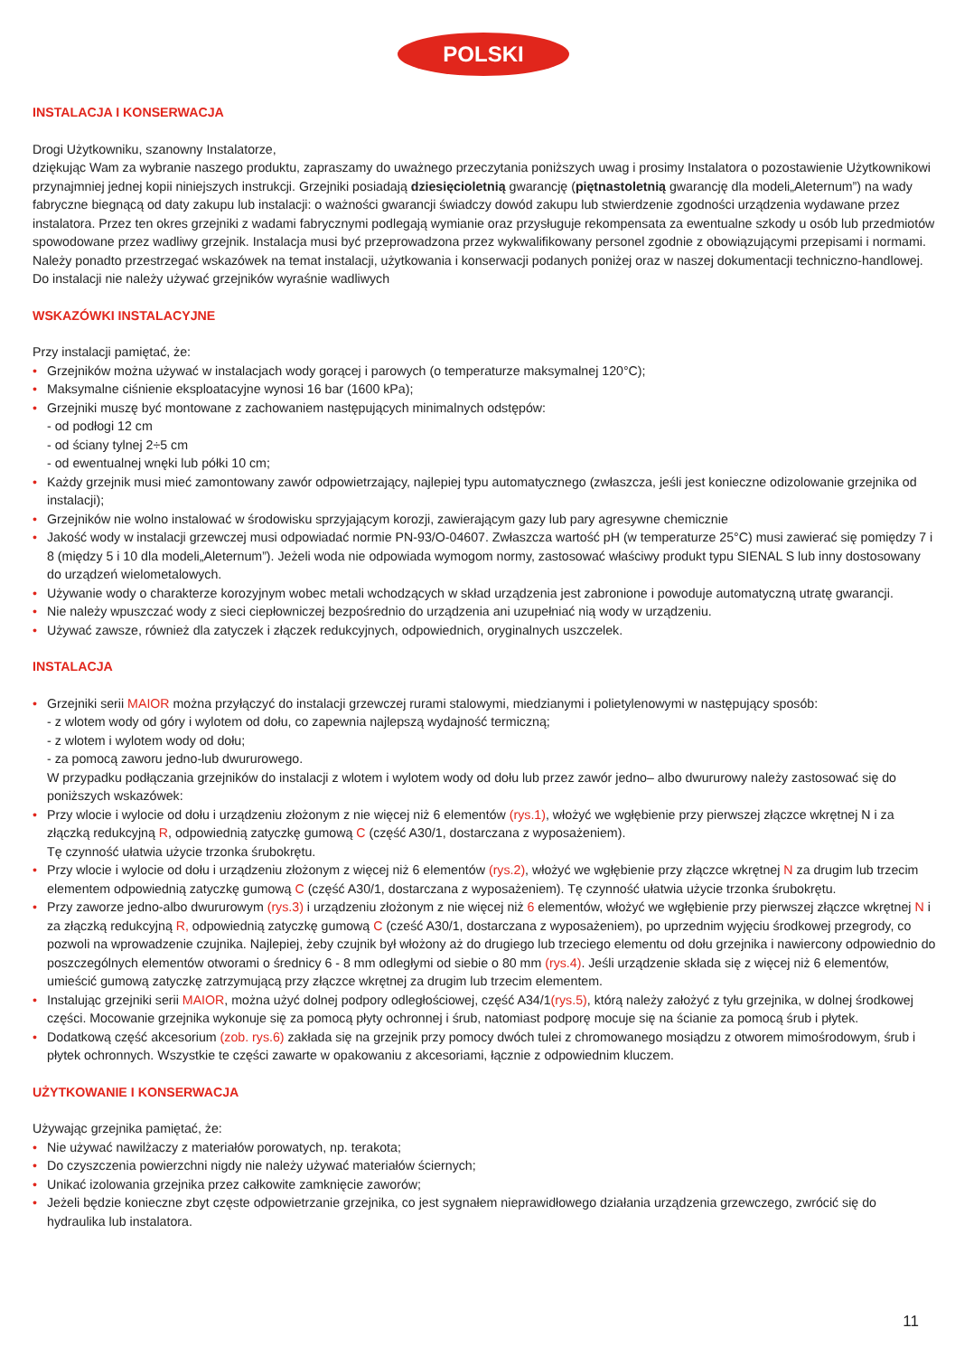POLSKI
INSTALACJA I KONSERWACJA
Drogi Użytkowniku, szanowny Instalatorze,
dziękując Wam za wybranie naszego produktu, zapraszamy do uważnego przeczytania poniższych uwag i prosimy Instalatora o pozostawienie Użytkownikowi przynajmniej jednej kopii niniejszych instrukcji. Grzejniki posiadają dziesięcioletnią gwarancję (piętnastoletnią gwarancję dla modeli„Aleternum”) na wady fabryczne biegnącą od daty zakupu lub instalacji: o ważności gwarancji świadczy dowód zakupu lub stwierdzenie zgodności urządzenia wydawane przez instalatora. Przez ten okres grzejniki z wadami fabrycznymi podlegają wymianie oraz przysługuje rekompensata za ewentualne szkody u osób lub przedmiotów spowodowane przez wadliwy grzejnik. Instalacja musi być przeprowadzona przez wykwalifikowany personel zgodnie z obowiązującymi przepisami i normami.
Należy ponadto przestrzegać wskazówek na temat instalacji, użytkowania i konserwacji podanych poniżej oraz w naszej dokumentacji techniczno-handlowej. Do instalacji nie należy używać grzejników wyraśnie wadliwych
WSKAZÓWKI INSTALACYJNE
Przy instalacji pamiętać, że:
• Grzejników można używać w instalacjach wody gorącej i parowych (o temperaturze maksymalnej 120°C);
• Maksymalne ciśnienie eksploatacyjne wynosi 16 bar (1600 kPa);
• Grzejniki muszę być montowane z zachowaniem następujących minimalnych odstępów:
- od podłogi 12 cm
- od ściany tylnej 2÷5 cm
- od ewentualnej wnęki lub półki 10 cm;
• Każdy grzejnik musi mieć zamontowany zawór odpowietrzający, najlepiej typu automatycznego (zwłaszcza, jeśli jest konieczne odizolowanie grzejnika od instalacji);
• Grzejników nie wolno instalować w środowisku sprzyjającym korozji, zawierającym gazy lub pary agresywne chemicznie
• Jakość wody w instalacji grzewczej musi odpowiadać normie PN-93/O-04607. Zwłaszcza wartość pH (w temperaturze 25°C) musi zawierać się pomiędzy 7 i 8 (między 5 i 10 dla modeli„Aleternum”). Jeżeli woda nie odpowiada wymogom normy, zastosować właściwy produkt typu SIENAL S lub inny dostosowany do urządzeń wielometalowych.
• Używanie wody o charakterze korozyjnym wobec metali wchodzących w skład urządzenia jest zabronione i powoduje automatyczną utratę gwarancji.
• Nie należy wpuszczać wody z sieci ciepłowniczej bezpośrednio do urządzenia ani uzupełniać nią wody w urządzeniu.
• Używać zawsze, również dla zatyczek i złączek redukcyjnych, odpowiednich, oryginalnych uszczelek.
INSTALACJA
• Grzejniki serii MAIOR można przyłączyć do instalacji grzewczej rurami stalowymi, miedzianymi i polietylenowymi w następujący sposób:
- z wlotem wody od góry i wylotem od dołu, co zapewnia najlepszą wydajność termiczną;
- z wlotem i wylotem wody od dołu;
- za pomocą zaworu jedno-lub dwururowego.
W przypadku podłączania grzejników do instalacji z wlotem i wylotem wody od dołu lub przez zawór jedno– albo dwururowy należy zastosować się do poniższych wskazówek:
• Przy wlocie i wylocie od dołu i urządzeniu złożonym z nie więcej niż 6 elementów (rys.1), włożyć we wgłębienie przy pierwszej złączce wkrętnej N i za złączką redukcyjną R, odpowiednią zatyczkę gumową C (część A30/1, dostarczana z wyposażeniem).
Tę czynność ułatwia użycie trzonka śrubokrętu.
• Przy wlocie i wylocie od dołu i urządzeniu złożonym z więcej niż 6 elementów (rys.2), włożyć we wgłębienie przy złączce wkrętnej N za drugim lub trzecim elementem odpowiednią zatyczkę gumową C (część A30/1, dostarczana z wyposażeniem). Tę czynność ułatwia użycie trzonka śrubokrętu.
• Przy zaworze jedno-albo dwururowym (rys.3) i urządzeniu złożonym z nie więcej niż 6 elementów, włożyć we wgłębienie przy pierwszej złączce wkrętnej N i za złączką redukcyjną R, odpowiednią zatyczkę gumową C (cześć A30/1, dostarczana z wyposażeniem), po uprzednim wyjęciu środkowej przegrody, co pozwoli na wprowadzenie czujnika. Najlepiej, żeby czujnik był włożony aż do drugiego lub trzeciego elementu od dołu grzejnika i nawiercony odpowiednio do poszczególnych elementów otworami o średnicy 6 - 8 mm odległymi od siebie o 80 mm (rys.4). Jeśli urządzenie składa się z więcej niż 6 elementów, umieścić gumową zatyczkę zatrzymującą przy złączce wkrętnej za drugim lub trzecim elementem.
• Instalując grzejniki serii MAIOR, można użyć dolnej podpory odległościowej, część A34/1(rys.5), którą należy założyć z tyłu grzejnika, w dolnej środkowej części. Mocowanie grzejnika wykonuje się za pomocą płyty ochronnej i śrub, natomiast podporę mocuje się na ścianie za pomocą śrub i płytek.
• Dodatkową część akcesorium (zob. rys.6) zakłada się na grzejnik przy pomocy dwóch tulei z chromowanego mosiądzu z otworem mimośrodowym, śrub i płytek ochronnych. Wszystkie te części zawarte w opakowaniu z akcesoriami, łącznie z odpowiednim kluczem.
UŻYTKOWANIE I KONSERWACJA
Używając grzejnika pamiętać, że:
• Nie używać nawilżaczy z materiałów porowatych, np. terakota;
• Do czyszczenia powierzchni nigdy nie należy używać materiałów ściernych;
• Unikać izolowania grzejnika przez całkowite zamknięcie zaworów;
• Jeżeli będzie konieczne zbyt częste odpowietrzanie grzejnika, co jest sygnałem nieprawidłowego działania urządzenia grzewczego, zwrócić się do hydraulika lub instalatora.
11